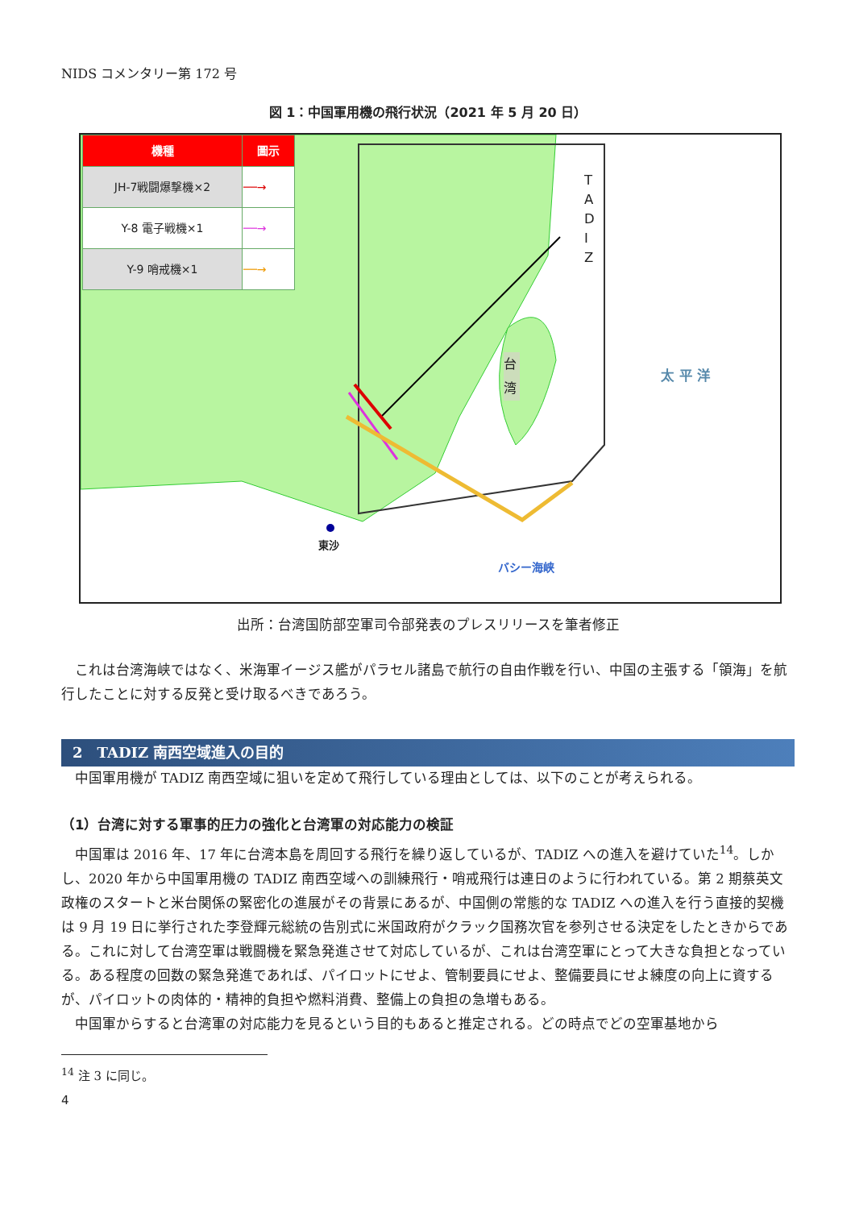NIDS コメンタリー第 172 号
図 1：中国軍用機の飛行状況（2021 年 5 月 20 日）
| 機種 | 圖示 |
| --- | --- |
| JH-7戦闘爆撃機×2 | ──→ |
| Y-8 電子戦機×1 | ──→ |
| Y-9 哨戒機×1 | ──→ |
T A D I Z
台湾
太 平 洋
東沙
バシー海峡
出所：台湾国防部空軍司令部発表のプレスリリースを筆者修正
これは台湾海峡ではなく、米海軍イージス艦がパラセル諸島で航行の自由作戦を行い、中国の主張する「領海」を航行したことに対する反発と受け取るべきであろう。
2　TADIZ 南西空域進入の目的
中国軍用機が TADIZ 南西空域に狙いを定めて飛行している理由としては、以下のことが考えられる。
（1）台湾に対する軍事的圧力の強化と台湾軍の対応能力の検証
中国軍は 2016 年、17 年に台湾本島を周回する飛行を繰り返しているが、TADIZ への進入を避けていた<sup>14</sup>。しかし、2020 年から中国軍用機の TADIZ 南西空域への訓練飛行・哨戒飛行は連日のように行われている。第 2 期蔡英文政権のスタートと米台関係の緊密化の進展がその背景にあるが、中国側の常態的な TADIZ への進入を行う直接的契機は 9 月 19 日に挙行された李登輝元総統の告別式に米国政府がクラック国務次官を参列させる決定をしたときからである。これに対して台湾空軍は戦闘機を緊急発進させて対応しているが、これは台湾空軍にとって大きな負担となっている。ある程度の回数の緊急発進であれば、パイロットにせよ、管制要員にせよ、整備要員にせよ練度の向上に資するが、パイロットの肉体的・精神的負担や燃料消費、整備上の負担の急増もある。
中国軍からすると台湾軍の対応能力を見るという目的もあると推定される。どの時点でどの空軍基地から
<sup>14</sup> 注 3 に同じ。
4